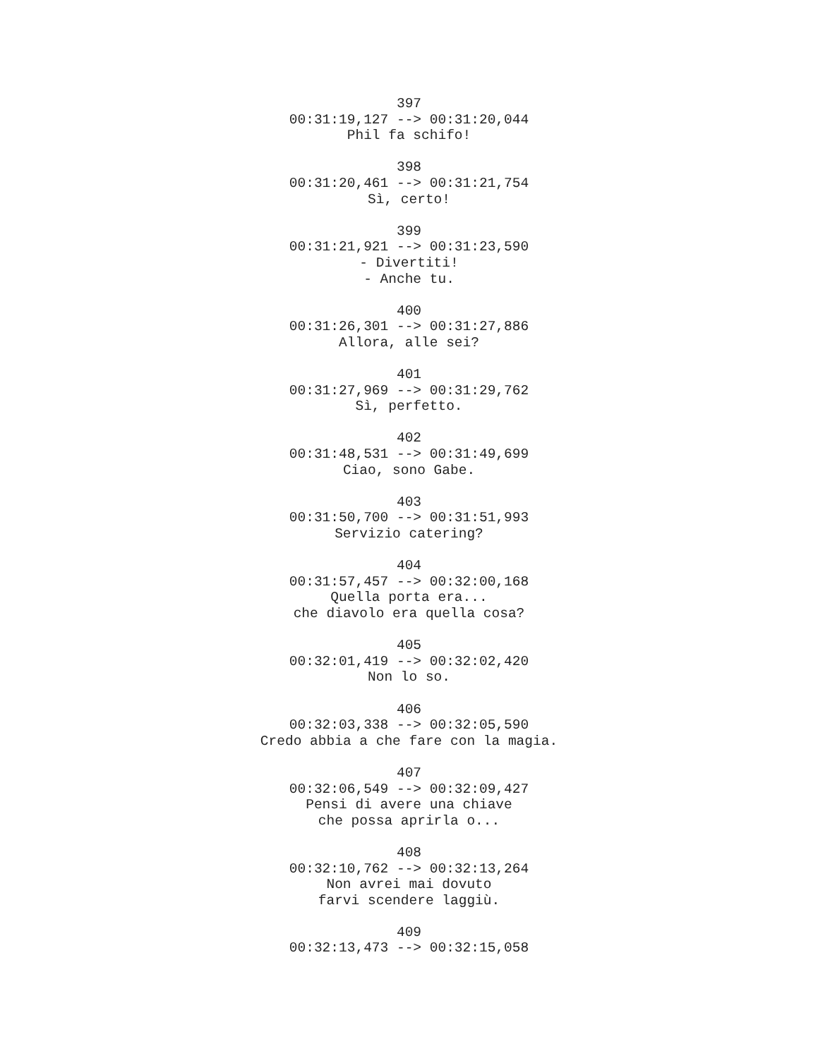397
00:31:19,127 --> 00:31:20,044
Phil fa schifo!
398
00:31:20,461 --> 00:31:21,754
Sì, certo!
399
00:31:21,921 --> 00:31:23,590
- Divertiti!
- Anche tu.
400
00:31:26,301 --> 00:31:27,886
Allora, alle sei?
401
00:31:27,969 --> 00:31:29,762
Sì, perfetto.
402
00:31:48,531 --> 00:31:49,699
Ciao, sono Gabe.
403
00:31:50,700 --> 00:31:51,993
Servizio catering?
404
00:31:57,457 --> 00:32:00,168
Quella porta era...
che diavolo era quella cosa?
405
00:32:01,419 --> 00:32:02,420
Non lo so.
406
00:32:03,338 --> 00:32:05,590
Credo abbia a che fare con la magia.
407
00:32:06,549 --> 00:32:09,427
Pensi di avere una chiave
che possa aprirla o...
408
00:32:10,762 --> 00:32:13,264
Non avrei mai dovuto
farvi scendere laggiù.
409
00:32:13,473 --> 00:32:15,058